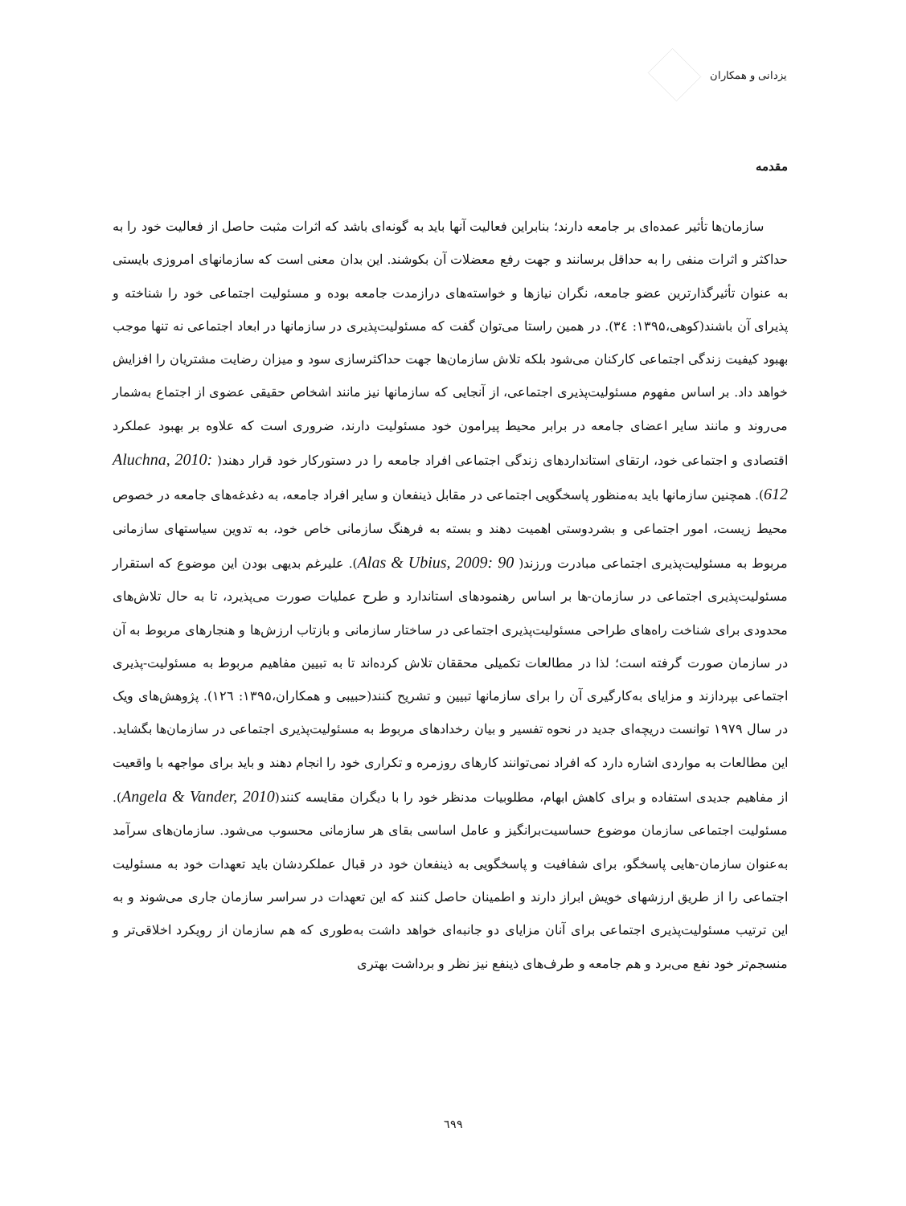یزدانی و همکاران
مقدمه
سازمان‌ها تأثیر عمده‌ای بر جامعه دارند؛ بنابراین فعالیت آنها باید به گونه‌ای باشد که اثرات مثبت حاصل از فعالیت خود را به حداکثر و اثرات منفی را به حداقل برسانند و جهت رفع معضلات آن بکوشند. این بدان معنی است که سازمانهای امروزی بایستی به عنوان تأثیرگذارترین عضو جامعه، نگران نیازها و خواسته‌های درازمدت جامعه بوده و مسئولیت اجتماعی خود را شناخته و پذیرای آن باشند(کوهی،۱۳۹۵: ۳٤). در همین راستا می‌توان گفت که مسئولیت‌پذیری در سازمانها در ابعاد اجتماعی نه تنها موجب بهبود کیفیت زندگی اجتماعی کارکنان می‌شود بلکه تلاش سازمان‌ها جهت حداکثرسازی سود و میزان رضایت مشتریان را افزایش خواهد داد. بر اساس مفهوم مسئولیت‌پذیری اجتماعی، از آنجایی که سازمانها نیز مانند اشخاص حقیقی عضوی از اجتماع به‌شمار می‌روند و مانند سایر اعضای جامعه در برابر محیط پیرامون خود مسئولیت دارند، ضروری است که علاوه بر بهبود عملکرد اقتصادی و اجتماعی خود، ارتقای استانداردهای زندگی اجتماعی افراد جامعه را در دستورکار خود قرار دهند( Aluchna, 2010: 612). همچنین سازمانها باید به‌منظور پاسخگویی اجتماعی در مقابل ذینفعان و سایر افراد جامعه، به دغدغه‌های جامعه در خصوص محیط زیست، امور اجتماعی و بشردوستی اهمیت دهند و بسته به فرهنگ سازمانی خاص خود، به تدوین سیاستهای سازمانی مربوط به مسئولیت‌پذیری اجتماعی مبادرت ورزند( Alas & Ubius, 2009: 90). علیرغم بدیهی بودن این موضوع که استقرار مسئولیت‌پذیری اجتماعی در سازمان-ها بر اساس رهنمودهای استاندارد و طرح عملیات صورت می‌پذیرد، تا به حال تلاش‌های محدودی برای شناخت راه‌های طراحی مسئولیت‌پذیری اجتماعی در ساختار سازمانی و بازتاب ارزش‌ها و هنجارهای مربوط به آن در سازمان صورت گرفته است؛ لذا در مطالعات تکمیلی محققان تلاش کرده‌اند تا به تبیین مفاهیم مربوط به مسئولیت-پذیری اجتماعی بپردازند و مزایای به‌کارگیری آن را برای سازمانها تبیین و تشریح کنند(حبیبی و همکاران،۱۳۹۵: ۱۲٦). پژوهش‌های ویک در سال ۱۹۷۹ توانست دریچه‌ای جدید در نحوه تفسیر و بیان رخدادهای مربوط به مسئولیت‌پذیری اجتماعی در سازمان‌ها بگشاید. این مطالعات به مواردی اشاره دارد که افراد نمی‌توانند کارهای روزمره و تکراری خود را انجام دهند و باید برای مواجهه با واقعیت از مفاهیم جدیدی استفاده و برای کاهش ابهام، مطلوبیات مدنظر خود را با دیگران مقایسه کنند(Angela & Vander, 2010). مسئولیت اجتماعی سازمان موضوع حساسیت‌برانگیز و عامل اساسی بقای هر سازمانی محسوب می‌شود. سازمان‌های سرآمد به‌عنوان سازمان-هایی پاسخگو، برای شفافیت و پاسخگویی به ذینفعان خود در قبال عملکردشان باید تعهدات خود به مسئولیت اجتماعی را از طریق ارزشهای خویش ابراز دارند و اطمینان حاصل کنند که این تعهدات در سراسر سازمان جاری می‌شوند و به این ترتیب مسئولیت‌پذیری اجتماعی برای آنان مزایای دو جانبه‌ای خواهد داشت به‌طوری که هم سازمان از رویکرد اخلاقی‌تر و منسجم‌تر خود نفع می‌برد و هم جامعه و طرف‌های ذینفع نیز نظر و برداشت بهتری
٦۹۹